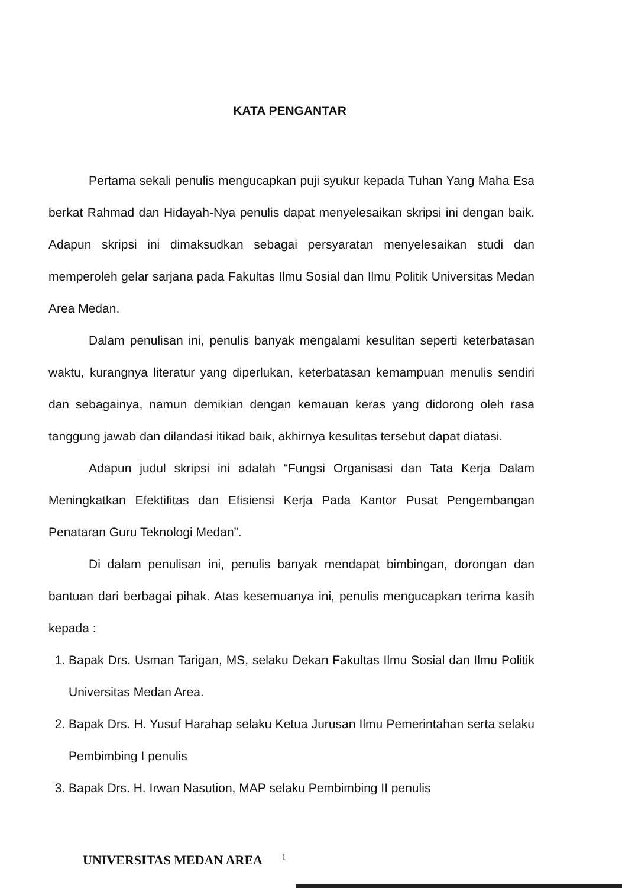KATA PENGANTAR
Pertama sekali penulis mengucapkan puji syukur kepada Tuhan Yang Maha Esa berkat Rahmad dan Hidayah-Nya penulis dapat menyelesaikan skripsi ini dengan baik. Adapun skripsi ini dimaksudkan sebagai persyaratan menyelesaikan studi dan memperoleh gelar sarjana pada Fakultas Ilmu Sosial dan Ilmu Politik Universitas Medan Area Medan.
Dalam penulisan ini, penulis banyak mengalami kesulitan seperti keterbatasan waktu, kurangnya literatur yang diperlukan, keterbatasan kemampuan menulis sendiri dan sebagainya, namun demikian dengan kemauan keras yang didorong oleh rasa tanggung jawab dan dilandasi itikad baik, akhirnya kesulitas tersebut dapat diatasi.
Adapun judul skripsi ini adalah “Fungsi Organisasi dan Tata Kerja Dalam Meningkatkan Efektifitas dan Efisiensi Kerja Pada Kantor Pusat Pengembangan Penataran Guru Teknologi Medan”.
Di dalam penulisan ini, penulis banyak mendapat bimbingan, dorongan dan bantuan dari berbagai pihak. Atas kesemuanya ini, penulis mengucapkan terima kasih kepada :
1. Bapak Drs. Usman Tarigan, MS, selaku Dekan Fakultas Ilmu Sosial dan Ilmu Politik Universitas Medan Area.
2. Bapak Drs. H. Yusuf Harahap selaku Ketua Jurusan Ilmu Pemerintahan serta selaku Pembimbing I penulis
3. Bapak Drs. H. Irwan Nasution, MAP selaku Pembimbing II penulis
UNIVERSITAS MEDAN AREA i